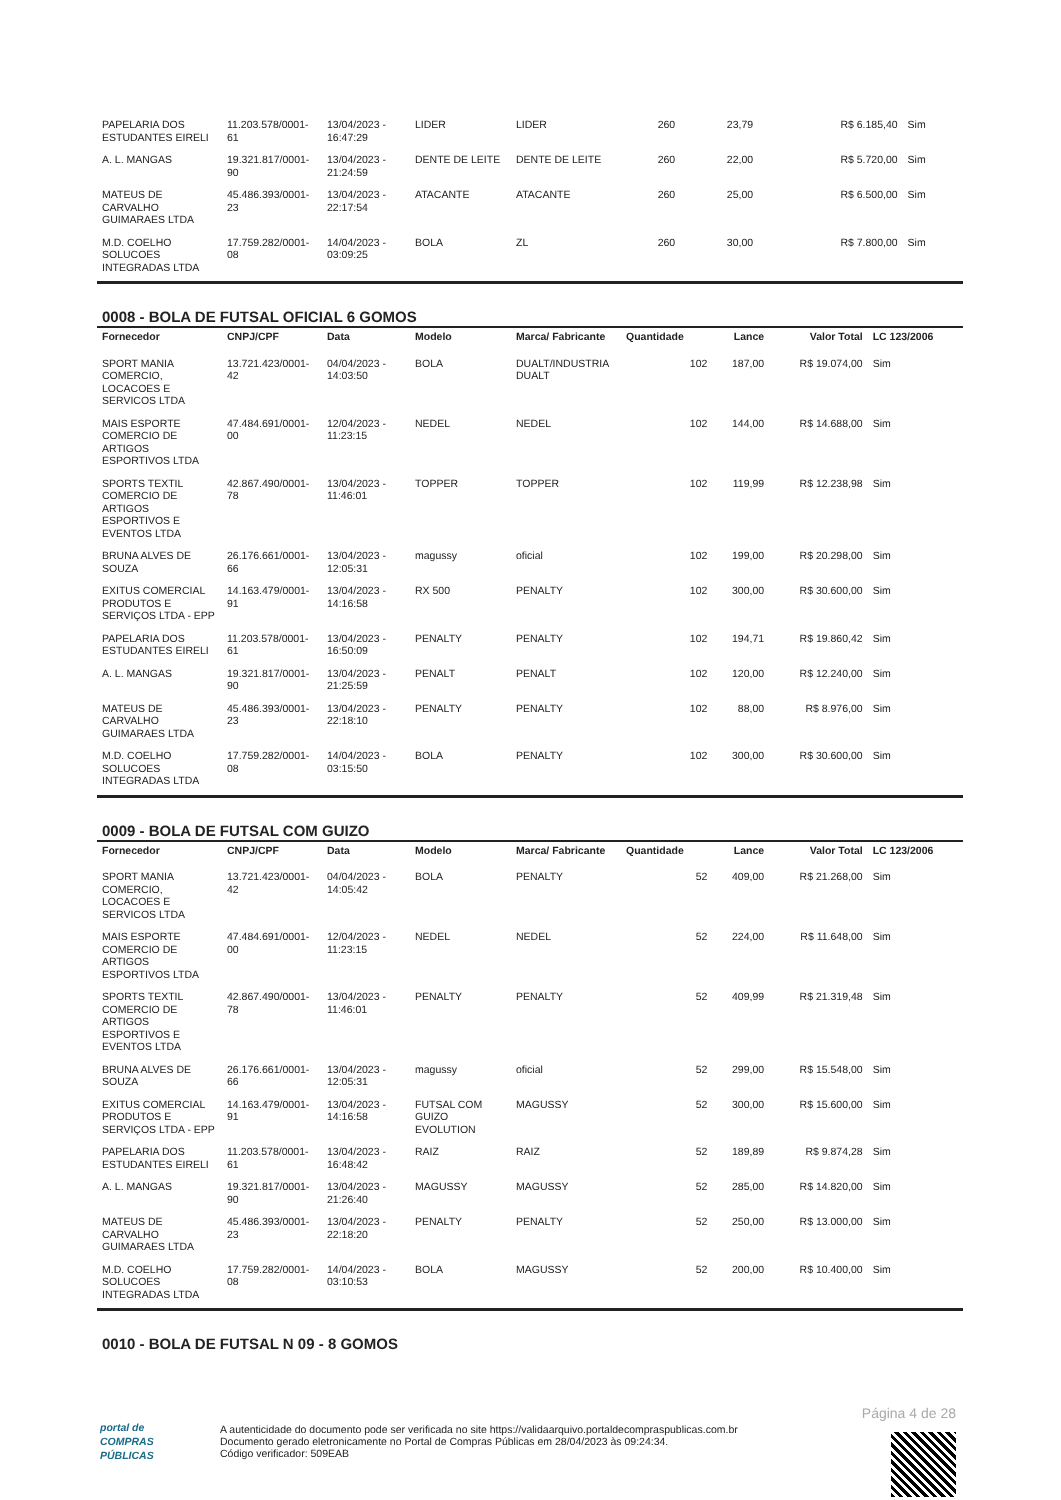| PAPELARIA DOS ESTUDANTES EIRELI | 11.203.578/0001-61 | 13/04/2023 - 16:47:29 | LIDER | LIDER | 260 | 23,79 | R$ 6.185,40 | Sim |
| A. L. MANGAS | 19.321.817/0001-90 | 13/04/2023 - 21:24:59 | DENTE DE LEITE | DENTE DE LEITE | 260 | 22,00 | R$ 5.720,00 | Sim |
| MATEUS DE CARVALHO GUIMARAES LTDA | 45.486.393/0001-23 | 13/04/2023 - 22:17:54 | ATACANTE | ATACANTE | 260 | 25,00 | R$ 6.500,00 | Sim |
| M.D. COELHO SOLUCOES INTEGRADAS LTDA | 17.759.282/0001-08 | 14/04/2023 - 03:09:25 | BOLA | ZL | 260 | 30,00 | R$ 7.800,00 | Sim |
0008 - BOLA DE FUTSAL OFICIAL 6 GOMOS
| Fornecedor | CNPJ/CPF | Data | Modelo | Marca/ Fabricante | Quantidade | Lance | Valor Total | LC 123/2006 |
| --- | --- | --- | --- | --- | --- | --- | --- | --- |
| SPORT MANIA COMERCIO, LOCACOES E SERVICOS LTDA | 13.721.423/0001-42 | 04/04/2023 - 14:03:50 | BOLA | DUALT/INDUSTRIA DUALT | 102 | 187,00 | R$ 19.074,00 | Sim |
| MAIS ESPORTE COMERCIO DE ARTIGOS ESPORTIVOS LTDA | 47.484.691/0001-00 | 12/04/2023 - 11:23:15 | NEDEL | NEDEL | 102 | 144,00 | R$ 14.688,00 | Sim |
| SPORTS TEXTIL COMERCIO DE ARTIGOS ESPORTIVOS E EVENTOS LTDA | 42.867.490/0001-78 | 13/04/2023 - 11:46:01 | TOPPER | TOPPER | 102 | 119,99 | R$ 12.238,98 | Sim |
| BRUNA ALVES DE SOUZA | 26.176.661/0001-66 | 13/04/2023 - 12:05:31 | magussy | oficial | 102 | 199,00 | R$ 20.298,00 | Sim |
| EXITUS COMERCIAL PRODUTOS E SERVIÇOS LTDA - EPP | 14.163.479/0001-91 | 13/04/2023 - 14:16:58 | RX 500 | PENALTY | 102 | 300,00 | R$ 30.600,00 | Sim |
| PAPELARIA DOS ESTUDANTES EIRELI | 11.203.578/0001-61 | 13/04/2023 - 16:50:09 | PENALTY | PENALTY | 102 | 194,71 | R$ 19.860,42 | Sim |
| A. L. MANGAS | 19.321.817/0001-90 | 13/04/2023 - 21:25:59 | PENALT | PENALT | 102 | 120,00 | R$ 12.240,00 | Sim |
| MATEUS DE CARVALHO GUIMARAES LTDA | 45.486.393/0001-23 | 13/04/2023 - 22:18:10 | PENALTY | PENALTY | 102 | 88,00 | R$ 8.976,00 | Sim |
| M.D. COELHO SOLUCOES INTEGRADAS LTDA | 17.759.282/0001-08 | 14/04/2023 - 03:15:50 | BOLA | PENALTY | 102 | 300,00 | R$ 30.600,00 | Sim |
0009 - BOLA DE FUTSAL COM GUIZO
| Fornecedor | CNPJ/CPF | Data | Modelo | Marca/ Fabricante | Quantidade | Lance | Valor Total | LC 123/2006 |
| --- | --- | --- | --- | --- | --- | --- | --- | --- |
| SPORT MANIA COMERCIO, LOCACOES E SERVICOS LTDA | 13.721.423/0001-42 | 04/04/2023 - 14:05:42 | BOLA | PENALTY | 52 | 409,00 | R$ 21.268,00 | Sim |
| MAIS ESPORTE COMERCIO DE ARTIGOS ESPORTIVOS LTDA | 47.484.691/0001-00 | 12/04/2023 - 11:23:15 | NEDEL | NEDEL | 52 | 224,00 | R$ 11.648,00 | Sim |
| SPORTS TEXTIL COMERCIO DE ARTIGOS ESPORTIVOS E EVENTOS LTDA | 42.867.490/0001-78 | 13/04/2023 - 11:46:01 | PENALTY | PENALTY | 52 | 409,99 | R$ 21.319,48 | Sim |
| BRUNA ALVES DE SOUZA | 26.176.661/0001-66 | 13/04/2023 - 12:05:31 | magussy | oficial | 52 | 299,00 | R$ 15.548,00 | Sim |
| EXITUS COMERCIAL PRODUTOS E SERVIÇOS LTDA - EPP | 14.163.479/0001-91 | 13/04/2023 - 14:16:58 | FUTSAL COM GUIZO EVOLUTION | MAGUSSY | 52 | 300,00 | R$ 15.600,00 | Sim |
| PAPELARIA DOS ESTUDANTES EIRELI | 11.203.578/0001-61 | 13/04/2023 - 16:48:42 | RAIZ | RAIZ | 52 | 189,89 | R$ 9.874,28 | Sim |
| A. L. MANGAS | 19.321.817/0001-90 | 13/04/2023 - 21:26:40 | MAGUSSY | MAGUSSY | 52 | 285,00 | R$ 14.820,00 | Sim |
| MATEUS DE CARVALHO GUIMARAES LTDA | 45.486.393/0001-23 | 13/04/2023 - 22:18:20 | PENALTY | PENALTY | 52 | 250,00 | R$ 13.000,00 | Sim |
| M.D. COELHO SOLUCOES INTEGRADAS LTDA | 17.759.282/0001-08 | 14/04/2023 - 03:10:53 | BOLA | MAGUSSY | 52 | 200,00 | R$ 10.400,00 | Sim |
0010 - BOLA DE FUTSAL N 09 - 8 GOMOS
Página 4 de 28
portal de
COMPRAS
PÚBLICAS
A autenticidade do documento pode ser verificada no site https://validaarquivo.portaldecompraspublicas.com.br
Documento gerado eletronicamente no Portal de Compras Públicas em 28/04/2023 às 09:24:34.
Código verificador: 509EAB